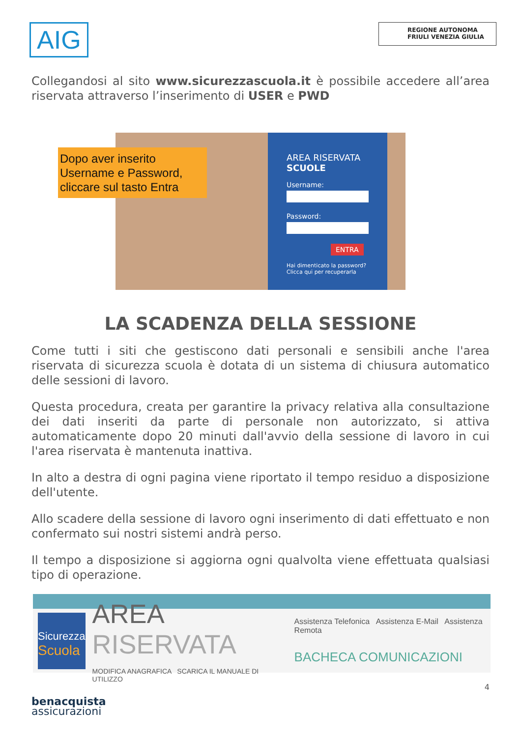AIG
REGIONE AUTONOMA
FRIULI VENEZIA GIULIA
Collegandosi al sito www.sicurezzascuola.it è possibile accedere all’area riservata attraverso l’inserimento di USER e PWD
Dopo aver inserito Username e Password, cliccare sul tasto Entra
AREA RISERVATA
SCUOLE
Username:
Password:
ENTRA
Hai dimenticato la password?
Clicca qui per recuperarla
LA SCADENZA DELLA SESSIONE
Come tutti i siti che gestiscono dati personali e sensibili anche l'area riservata di sicurezza scuola è dotata di un sistema di chiusura automatico delle sessioni di lavoro.
Questa procedura, creata per garantire la privacy relativa alla consultazione dei dati inseriti da parte di personale non autorizzato, si attiva automaticamente dopo 20 minuti dall'avvio della sessione di lavoro in cui l'area riservata è mantenuta inattiva.
In alto a destra di ogni pagina viene riportato il tempo residuo a disposizione dell'utente.
Allo scadere della sessione di lavoro ogni inserimento di dati effettuato e non confermato sui nostri sistemi andrà perso.
Il tempo a disposizione si aggiorna ogni qualvolta viene effettuata qualsiasi tipo di operazione.
Sicurezza
Scuola
AREA RISERVATA
MODIFICA ANAGRAFICA SCARICA IL MANUALE DI UTILIZZO
Assistenza Telefonica Assistenza E-Mail Assistenza Remota
BACHECA COMUNICAZIONI
4
benacquista
assicurazioni